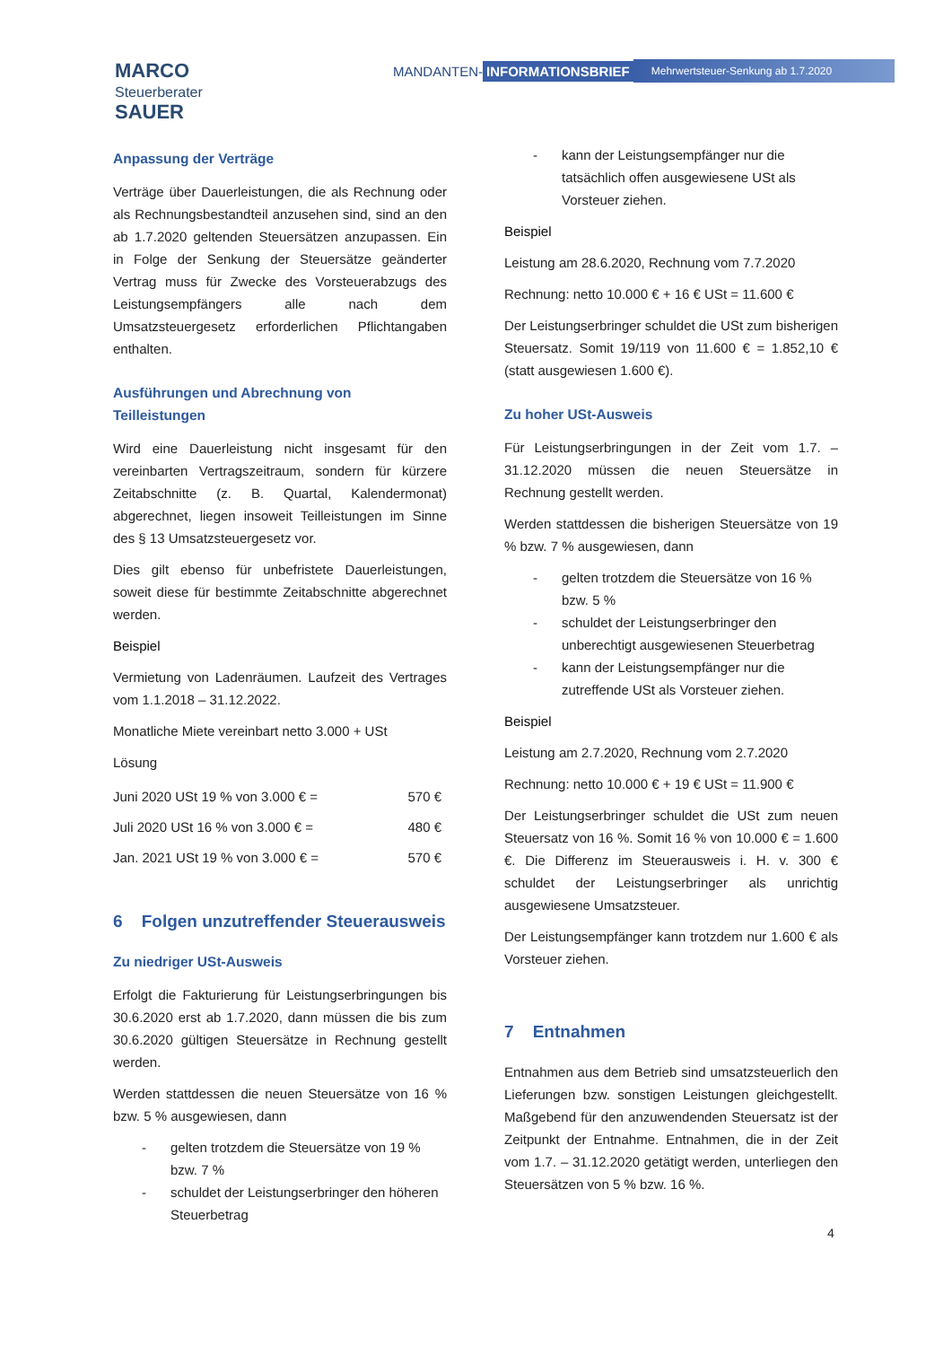MARCO
Steuerberater
SAUER
MANDANTEN- INFORMATIONSBRIEF Mehrwertsteuer-Senkung ab 1.7.2020
Anpassung der Verträge
Verträge über Dauerleistungen, die als Rechnung oder als Rechnungsbestandteil anzusehen sind, sind an den ab 1.7.2020 geltenden Steuersätzen anzupassen. Ein in Folge der Senkung der Steuersätze geänderter Vertrag muss für Zwecke des Vorsteuerabzugs des Leistungsempfängers alle nach dem Umsatzsteuergesetz erforderlichen Pflichtangaben enthalten.
Ausführungen und Abrechnung von Teilleistungen
Wird eine Dauerleistung nicht insgesamt für den vereinbarten Vertragszeitraum, sondern für kürzere Zeitabschnitte (z. B. Quartal, Kalendermonat) abgerechnet, liegen insoweit Teilleistungen im Sinne des § 13 Umsatzsteuergesetz vor.
Dies gilt ebenso für unbefristete Dauerleistungen, soweit diese für bestimmte Zeitabschnitte abgerechnet werden.
Beispiel
Vermietung von Ladenräumen. Laufzeit des Vertrages vom 1.1.2018 – 31.12.2022.
Monatliche Miete vereinbart netto 3.000 + USt
Lösung
| Juni 2020 USt 19 % von 3.000 € = | 570 € |
| Juli 2020 USt 16 % von 3.000 € = | 480 € |
| Jan. 2021 USt 19 % von 3.000 € = | 570 € |
6 Folgen unzutreffender Steuerausweis
Zu niedriger USt-Ausweis
Erfolgt die Fakturierung für Leistungserbringungen bis 30.6.2020 erst ab 1.7.2020, dann müssen die bis zum 30.6.2020 gültigen Steuersätze in Rechnung gestellt werden.
Werden stattdessen die neuen Steuersätze von 16 % bzw. 5 % ausgewiesen, dann
- gelten trotzdem die Steuersätze von 19 % bzw. 7 %
- schuldet der Leistungserbringer den höheren Steuerbetrag
- kann der Leistungsempfänger nur die tatsächlich offen ausgewiesene USt als Vorsteuer ziehen.
Beispiel
Leistung am 28.6.2020, Rechnung vom 7.7.2020
Rechnung: netto 10.000 € + 16 € USt = 11.600 €
Der Leistungserbringer schuldet die USt zum bisherigen Steuersatz. Somit 19/119 von 11.600 € = 1.852,10 € (statt ausgewiesen 1.600 €).
Zu hoher USt-Ausweis
Für Leistungserbringungen in der Zeit vom 1.7. – 31.12.2020 müssen die neuen Steuersätze in Rechnung gestellt werden.
Werden stattdessen die bisherigen Steuersätze von 19 % bzw. 7 % ausgewiesen, dann
- gelten trotzdem die Steuersätze von 16 % bzw. 5 %
- schuldet der Leistungserbringer den unberechtigt ausgewiesenen Steuerbetrag
- kann der Leistungsempfänger nur die zutreffende USt als Vorsteuer ziehen.
Beispiel
Leistung am 2.7.2020, Rechnung vom 2.7.2020
Rechnung: netto 10.000 € + 19 € USt = 11.900 €
Der Leistungserbringer schuldet die USt zum neuen Steuersatz von 16 %. Somit 16 % von 10.000 € = 1.600 €. Die Differenz im Steuerausweis i. H. v. 300 € schuldet der Leistungserbringer als unrichtig ausgewiesene Umsatzsteuer.
Der Leistungsempfänger kann trotzdem nur 1.600 € als Vorsteuer ziehen.
7 Entnahmen
Entnahmen aus dem Betrieb sind umsatzsteuerlich den Lieferungen bzw. sonstigen Leistungen gleichgestellt. Maßgebend für den anzuwendenden Steuersatz ist der Zeitpunkt der Entnahme. Entnahmen, die in der Zeit vom 1.7. – 31.12.2020 getätigt werden, unterliegen den Steuersätzen von 5 % bzw. 16 %.
4